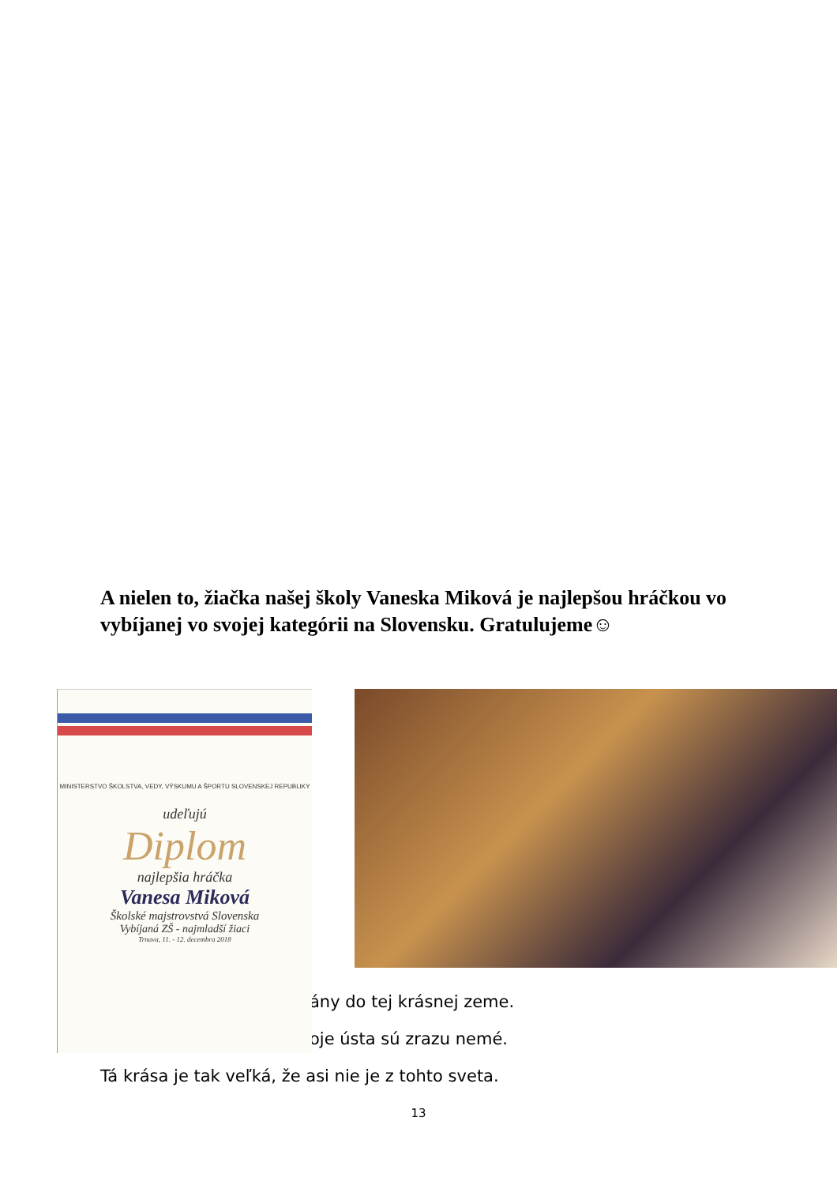A nielen to, žiačka našej školy Vaneska Miková je najlepšou hráčkou vo vybíjanej vo svojej kategórii na Slovensku. Gratulujeme☺
ány do tej krásnej zeme.
oje ústa sú zrazu nemé.
Tá krása je tak veľká, že asi nie je z tohto sveta.
MINISTERSTVO ŠKOLSTVA, VEDY, VÝSKUMU A ŠPORTU SLOVENSKEJ REPUBLIKY
udeľujú
Diplom
najlepšia hráčka
Vanesa Miková
Školské majstrovstvá Slovenska
Vybíjaná ZŠ - najmladší žiaci
Trnava, 11. - 12. decembra 2018
13